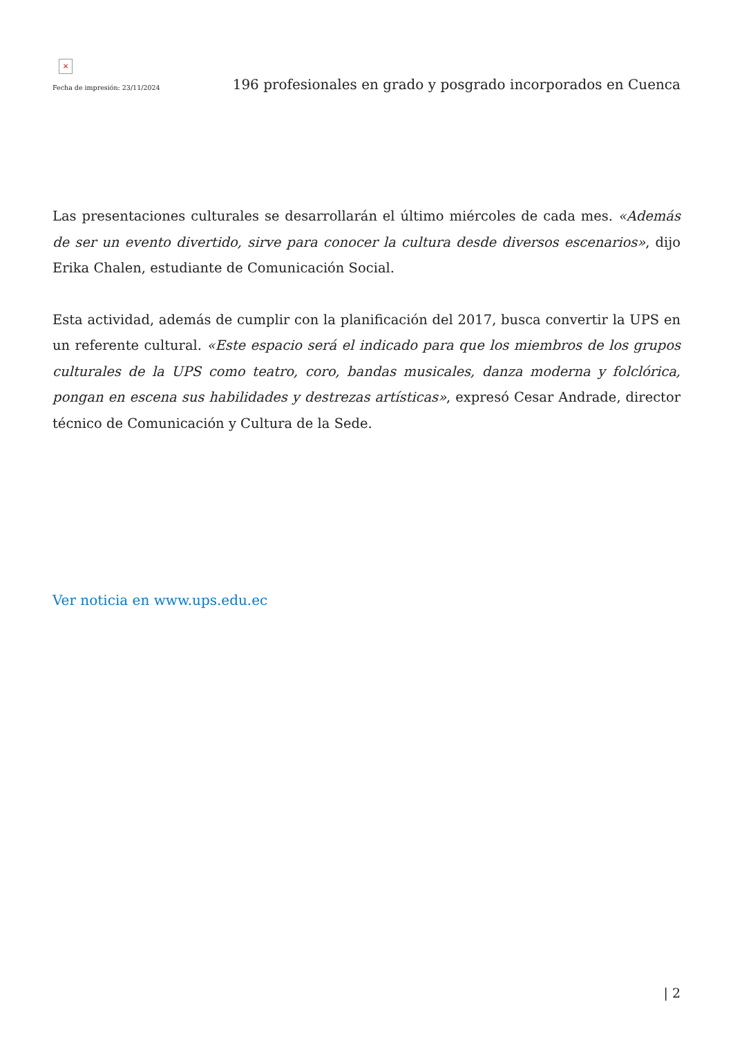×
Fecha de impresión: 23/11/2024
196 profesionales en grado y posgrado incorporados en Cuenca
Las presentaciones culturales se desarrollarán el último miércoles de cada mes. «Además de ser un evento divertido, sirve para conocer la cultura desde diversos escenarios», dijo Erika Chalen, estudiante de Comunicación Social.
Esta actividad, además de cumplir con la planificación del 2017, busca convertir la UPS en un referente cultural. «Este espacio será el indicado para que los miembros de los grupos culturales de la UPS como teatro, coro, bandas musicales, danza moderna y folclórica, pongan en escena sus habilidades y destrezas artísticas», expresó Cesar Andrade, director técnico de Comunicación y Cultura de la Sede.
Ver noticia en www.ups.edu.ec
| 2